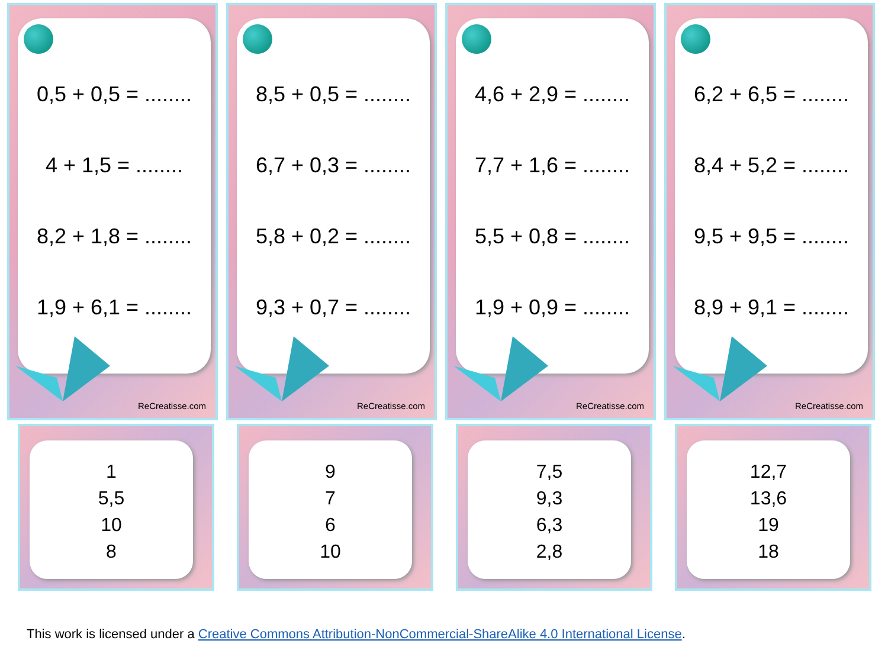0,5 + 0,5 = ........
4 + 1,5 = ........
8,2 + 1,8 = ........
1,9 + 6,1 = ........
ReCreatisse.com
8,5 + 0,5 = ........
6,7 + 0,3 = ........
5,8 + 0,2 = ........
9,3 + 0,7 = ........
ReCreatisse.com
4,6 + 2,9 = ........
7,7 + 1,6 = ........
5,5 + 0,8 = ........
1,9 + 0,9 = ........
ReCreatisse.com
6,2 + 6,5 = ........
8,4 + 5,2 = ........
9,5 + 9,5 = ........
8,9 + 9,1 = ........
ReCreatisse.com
1
5,5
10
8
9
7
6
10
7,5
9,3
6,3
2,8
12,7
13,6
19
18
This work is licensed under a Creative Commons Attribution-NonCommercial-ShareAlike 4.0 International License.